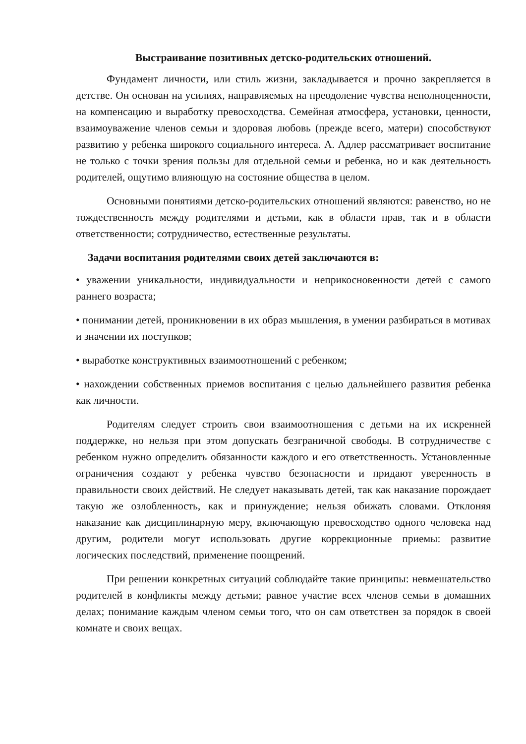Выстраивание позитивных детско-родительских отношений.
Фундамент личности, или стиль жизни, закладывается и прочно закрепляется в детстве. Он основан на усилиях, направляемых на преодоление чувства неполноценности, на компенсацию и выработку превосходства. Семейная атмосфера, установки, ценности, взаимоуважение членов семьи и здоровая любовь (прежде всего, матери) способствуют развитию у ребенка широкого социального интереса. А. Адлер рассматривает воспитание не только с точки зрения пользы для отдельной семьи и ребенка, но и как деятельность родителей, ощутимо влияющую на состояние общества в целом.
Основными понятиями детско-родительских отношений являются: равенство, но не тождественность между родителями и детьми, как в области прав, так и в области ответственности; сотрудничество, естественные результаты.
Задачи воспитания родителями своих детей заключаются в:
• уважении уникальности, индивидуальности и неприкосновенности детей с самого раннего возраста;
• понимании детей, проникновении в их образ мышления, в умении разбираться в мотивах и значении их поступков;
• выработке конструктивных взаимоотношений с ребенком;
• нахождении собственных приемов воспитания с целью дальнейшего развития ребенка как личности.
Родителям следует строить свои взаимоотношения с детьми на их искренней поддержке, но нельзя при этом допускать безграничной свободы. В сотрудничестве с ребенком нужно определить обязанности каждого и его ответственность. Установленные ограничения создают у ребенка чувство безопасности и придают уверенность в правильности своих действий. Не следует наказывать детей, так как наказание порождает такую же озлобленность, как и принуждение; нельзя обижать словами. Отклоняя наказание как дисциплинарную меру, включающую превосходство одного человека над другим, родители могут использовать другие коррекционные приемы: развитие логических последствий, применение поощрений.
При решении конкретных ситуаций соблюдайте такие принципы: невмешательство родителей в конфликты между детьми; равное участие всех членов семьи в домашних делах; понимание каждым членом семьи того, что он сам ответствен за порядок в своей комнате и своих вещах.